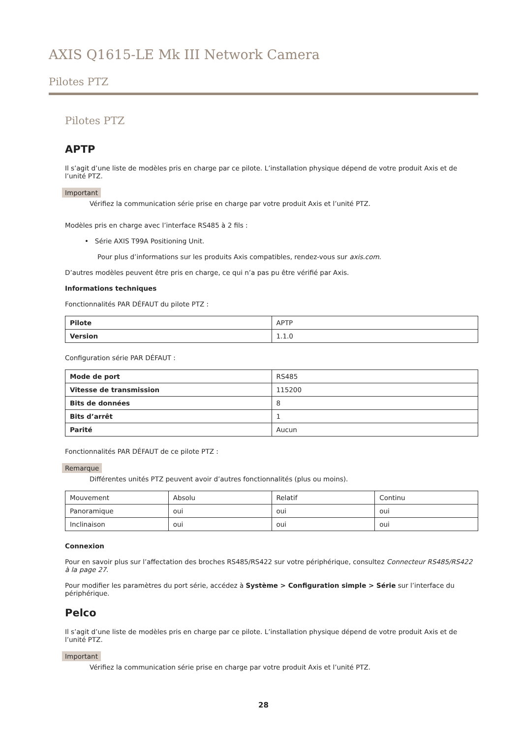AXIS Q1615-LE Mk III Network Camera
Pilotes PTZ
Pilotes PTZ
APTP
Il s’agit d’une liste de modèles pris en charge par ce pilote. L’installation physique dépend de votre produit Axis et de l’unité PTZ.
Important
Vérifiez la communication série prise en charge par votre produit Axis et l’unité PTZ.
Modèles pris en charge avec l’interface RS485 à 2 fils :
• Série AXIS T99A Positioning Unit.
Pour plus d’informations sur les produits Axis compatibles, rendez-vous sur axis.com.
D’autres modèles peuvent être pris en charge, ce qui n’a pas pu être vérifié par Axis.
Informations techniques
Fonctionnalités PAR DÉFAUT du pilote PTZ :
| Pilote | APTP |
| Version | 1.1.0 |
Configuration série PAR DÉFAUT :
| Mode de port | RS485 |
| Vitesse de transmission | 115200 |
| Bits de données | 8 |
| Bits d’arrêt | 1 |
| Parité | Aucun |
Fonctionnalités PAR DÉFAUT de ce pilote PTZ :
Remarque
Différentes unités PTZ peuvent avoir d’autres fonctionnalités (plus ou moins).
| Mouvement | Absolu | Relatif | Continu |
| Panoramique | oui | oui | oui |
| Inclinaison | oui | oui | oui |
Connexion
Pour en savoir plus sur l’affectation des broches RS485/RS422 sur votre périphérique, consultez Connecteur RS485/RS422 à la page 27.
Pour modifier les paramètres du port série, accédez à Système > Configuration simple > Série sur l’interface du périphérique.
Pelco
Il s’agit d’une liste de modèles pris en charge par ce pilote. L’installation physique dépend de votre produit Axis et de l’unité PTZ.
Important
Vérifiez la communication série prise en charge par votre produit Axis et l’unité PTZ.
28